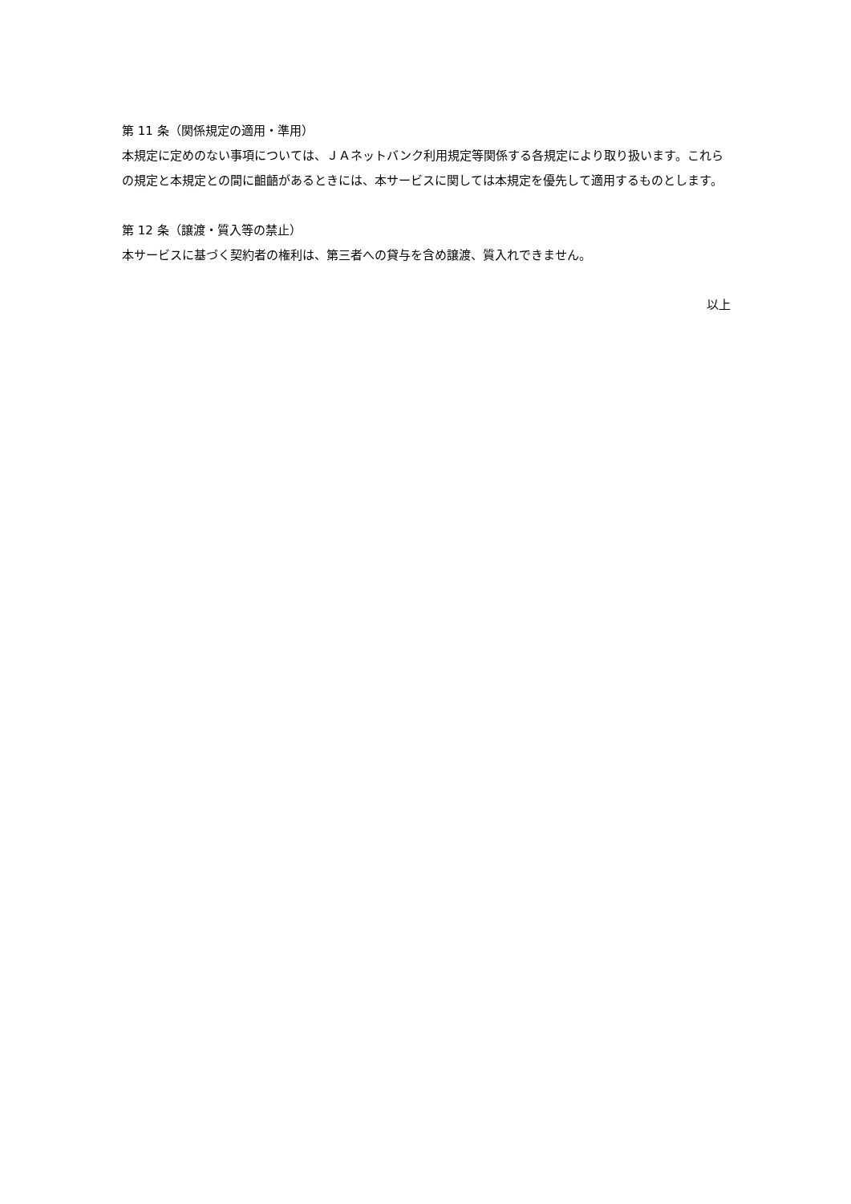第 11 条（関係規定の適用・準用）
本規定に定めのない事項については、ＪＡネットバンク利用規定等関係する各規定により取り扱います。これらの規定と本規定との間に齟齬があるときには、本サービスに関しては本規定を優先して適用するものとします。
第 12 条（譲渡・質入等の禁止）
本サービスに基づく契約者の権利は、第三者への貸与を含め譲渡、質入れできません。
以上